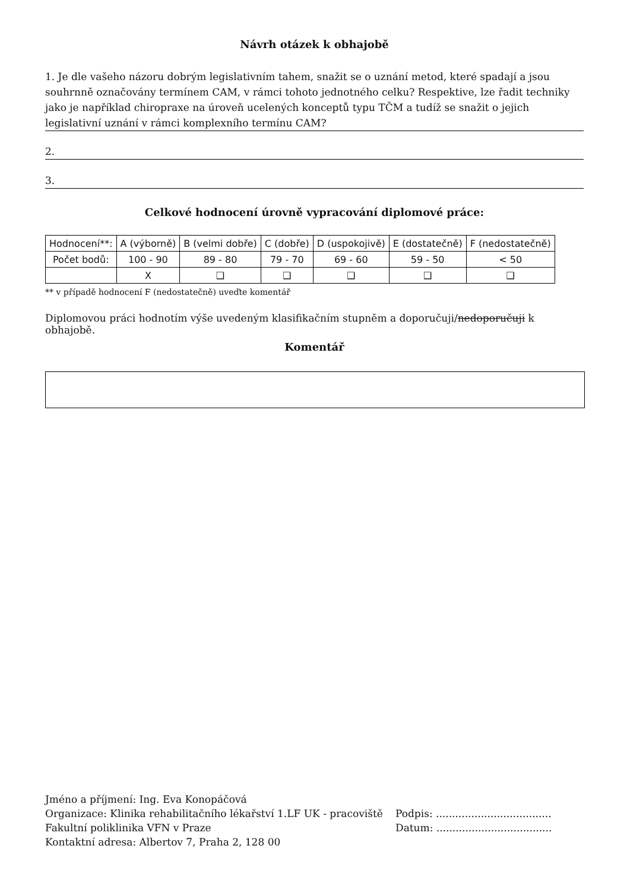Návrh otázek k obhajobě
1. Je dle vašeho názoru dobrým legislativním tahem, snažit se o uznání metod, které spadají a jsou souhrnně označovány termínem CAM, v rámci tohoto jednotného celku? Respektive, lze řadit techniky jako je například chiropraxe na úroveň ucelených konceptů typu TČM a tudíž se snažit o jejich legislativní uznání v rámci komplexního termínu CAM?
2.
3.
Celkové hodnocení úrovně vypracování diplomové práce:
| Hodnocení**: | A (výborně) | B (velmi dobře) | C (dobře) | D (uspokojivě) | E (dostatečně) | F (nedostatečně) |
| Počet bodů: | 100 - 90 | 89 - 80 | 79 - 70 | 69 - 60 | 59 - 50 | < 50 |
| | X | ❑ | ❑ | ❑ | ❑ | ❑ |
** v případě hodnocení F (nedostatečně) uveďte komentář
Diplomovou práci hodnotím výše uvedeným klasifikačním stupněm a doporučuji/nedoporučuji k obhajobě.
Komentář
Jméno a příjmení: Ing. Eva Konopáčová
Organizace: Klinika rehabilitačního lékařství 1.LF UK - pracoviště
Fakultní poliklinika VFN v Praze
Kontaktní adresa: Albertov 7, Praha 2, 128 00
Podpis: ....................................
Datum: ....................................